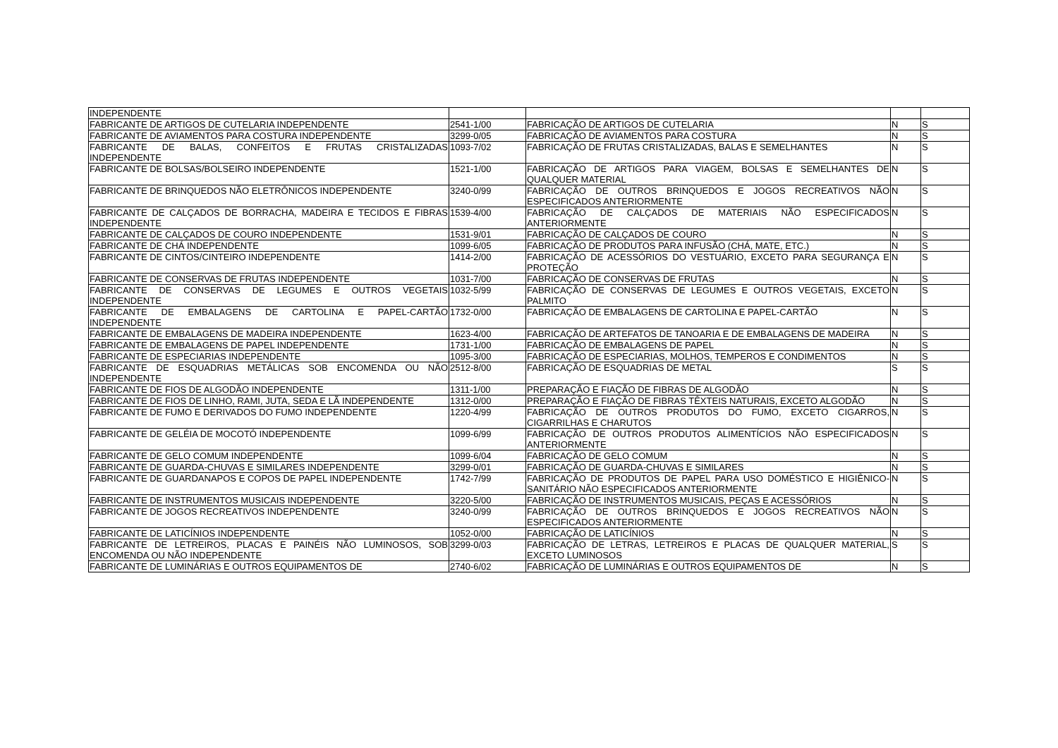| INDEPENDENTE | | | | |
| FABRICANTE DE ARTIGOS DE CUTELARIA INDEPENDENTE | 2541-1/00 | FABRICAÇÃO DE ARTIGOS DE CUTELARIA | N | S |
| FABRICANTE DE AVIAMENTOS PARA COSTURA INDEPENDENTE | 3299-0/05 | FABRICAÇÃO DE AVIAMENTOS PARA COSTURA | N | S |
| FABRICANTE DE BALAS, CONFEITOS E FRUTAS CRISTALIZADAS INDEPENDENTE | 1093-7/02 | FABRICAÇÃO DE FRUTAS CRISTALIZADAS, BALAS E SEMELHANTES | N | S |
| FABRICANTE DE BOLSAS/BOLSEIRO INDEPENDENTE | 1521-1/00 | FABRICAÇÃO DE ARTIGOS PARA VIAGEM, BOLSAS E SEMELHANTES DE QUALQUER MATERIAL | N | S |
| FABRICANTE DE BRINQUEDOS NÃO ELETRÔNICOS INDEPENDENTE | 3240-0/99 | FABRICAÇÃO DE OUTROS BRINQUEDOS E JOGOS RECREATIVOS NÃO ESPECIFICADOS ANTERIORMENTE | N | S |
| FABRICANTE DE CALÇADOS DE BORRACHA, MADEIRA E TECIDOS E FIBRAS INDEPENDENTE | 1539-4/00 | FABRICAÇÃO DE CALÇADOS DE MATERIAIS NÃO ESPECIFICADOS ANTERIORMENTE | N | S |
| FABRICANTE DE CALÇADOS DE COURO INDEPENDENTE | 1531-9/01 | FABRICAÇÃO DE CALÇADOS DE COURO | N | S |
| FABRICANTE DE CHÁ INDEPENDENTE | 1099-6/05 | FABRICAÇÃO DE PRODUTOS PARA INFUSÃO (CHÁ, MATE, ETC.) | N | S |
| FABRICANTE DE CINTOS/CINTEIRO INDEPENDENTE | 1414-2/00 | FABRICAÇÃO DE ACESSÓRIOS DO VESTUÁRIO, EXCETO PARA SEGURANÇA E PROTEÇÃO | N | S |
| FABRICANTE DE CONSERVAS DE FRUTAS INDEPENDENTE | 1031-7/00 | FABRICAÇÃO DE CONSERVAS DE FRUTAS | N | S |
| FABRICANTE DE CONSERVAS DE LEGUMES E OUTROS VEGETAIS INDEPENDENTE | 1032-5/99 | FABRICAÇÃO DE CONSERVAS DE LEGUMES E OUTROS VEGETAIS, EXCETO PALMITO | N | S |
| FABRICANTE DE EMBALAGENS DE CARTOLINA E PAPEL-CARTÃO INDEPENDENTE | 1732-0/00 | FABRICAÇÃO DE EMBALAGENS DE CARTOLINA E PAPEL-CARTÃO | N | S |
| FABRICANTE DE EMBALAGENS DE MADEIRA INDEPENDENTE | 1623-4/00 | FABRICAÇÃO DE ARTEFATOS DE TANOARIA E DE EMBALAGENS DE MADEIRA | N | S |
| FABRICANTE DE EMBALAGENS DE PAPEL INDEPENDENTE | 1731-1/00 | FABRICAÇÃO DE EMBALAGENS DE PAPEL | N | S |
| FABRICANTE DE ESPECIARIAS INDEPENDENTE | 1095-3/00 | FABRICAÇÃO DE ESPECIARIAS, MOLHOS, TEMPEROS E CONDIMENTOS | N | S |
| FABRICANTE DE ESQUADRIAS METÁLICAS SOB ENCOMENDA OU NÃO INDEPENDENTE | 2512-8/00 | FABRICAÇÃO DE ESQUADRIAS DE METAL | S | S |
| FABRICANTE DE FIOS DE ALGODÃO INDEPENDENTE | 1311-1/00 | PREPARAÇÃO E FIAÇÃO DE FIBRAS DE ALGODÃO | N | S |
| FABRICANTE DE FIOS DE LINHO, RAMI, JUTA, SEDA E LÃ INDEPENDENTE | 1312-0/00 | PREPARAÇÃO E FIAÇÃO DE FIBRAS TÊXTEIS NATURAIS, EXCETO ALGODÃO | N | S |
| FABRICANTE DE FUMO E DERIVADOS DO FUMO INDEPENDENTE | 1220-4/99 | FABRICAÇÃO DE OUTROS PRODUTOS DO FUMO, EXCETO CIGARROS, CIGARRILHAS E CHARUTOS | N | S |
| FABRICANTE DE GELÉIA DE MOCOTÓ INDEPENDENTE | 1099-6/99 | FABRICAÇÃO DE OUTROS PRODUTOS ALIMENTÍCIOS NÃO ESPECIFICADOS ANTERIORMENTE | N | S |
| FABRICANTE DE GELO COMUM INDEPENDENTE | 1099-6/04 | FABRICAÇÃO DE GELO COMUM | N | S |
| FABRICANTE DE GUARDA-CHUVAS E SIMILARES INDEPENDENTE | 3299-0/01 | FABRICAÇÃO DE GUARDA-CHUVAS E SIMILARES | N | S |
| FABRICANTE DE GUARDANAPOS E COPOS DE PAPEL INDEPENDENTE | 1742-7/99 | FABRICAÇÃO DE PRODUTOS DE PAPEL PARA USO DOMÉSTICO E HIGIÊNICO-SANITÁRIO NÃO ESPECIFICADOS ANTERIORMENTE | N | S |
| FABRICANTE DE INSTRUMENTOS MUSICAIS INDEPENDENTE | 3220-5/00 | FABRICAÇÃO DE INSTRUMENTOS MUSICAIS, PEÇAS E ACESSÓRIOS | N | S |
| FABRICANTE DE JOGOS RECREATIVOS INDEPENDENTE | 3240-0/99 | FABRICAÇÃO DE OUTROS BRINQUEDOS E JOGOS RECREATIVOS NÃO ESPECIFICADOS ANTERIORMENTE | N | S |
| FABRICANTE DE LATICÍNIOS INDEPENDENTE | 1052-0/00 | FABRICAÇÃO DE LATICÍNIOS | N | S |
| FABRICANTE DE LETREIROS, PLACAS E PAINÉIS NÃO LUMINOSOS, SOB ENCOMENDA OU NÃO INDEPENDENTE | 3299-0/03 | FABRICAÇÃO DE LETRAS, LETREIROS E PLACAS DE QUALQUER MATERIAL, EXCETO LUMINOSOS | S | S |
| FABRICANTE DE LUMINÁRIAS E OUTROS EQUIPAMENTOS DE | 2740-6/02 | FABRICAÇÃO DE LUMINÁRIAS E OUTROS EQUIPAMENTOS DE | N | S |